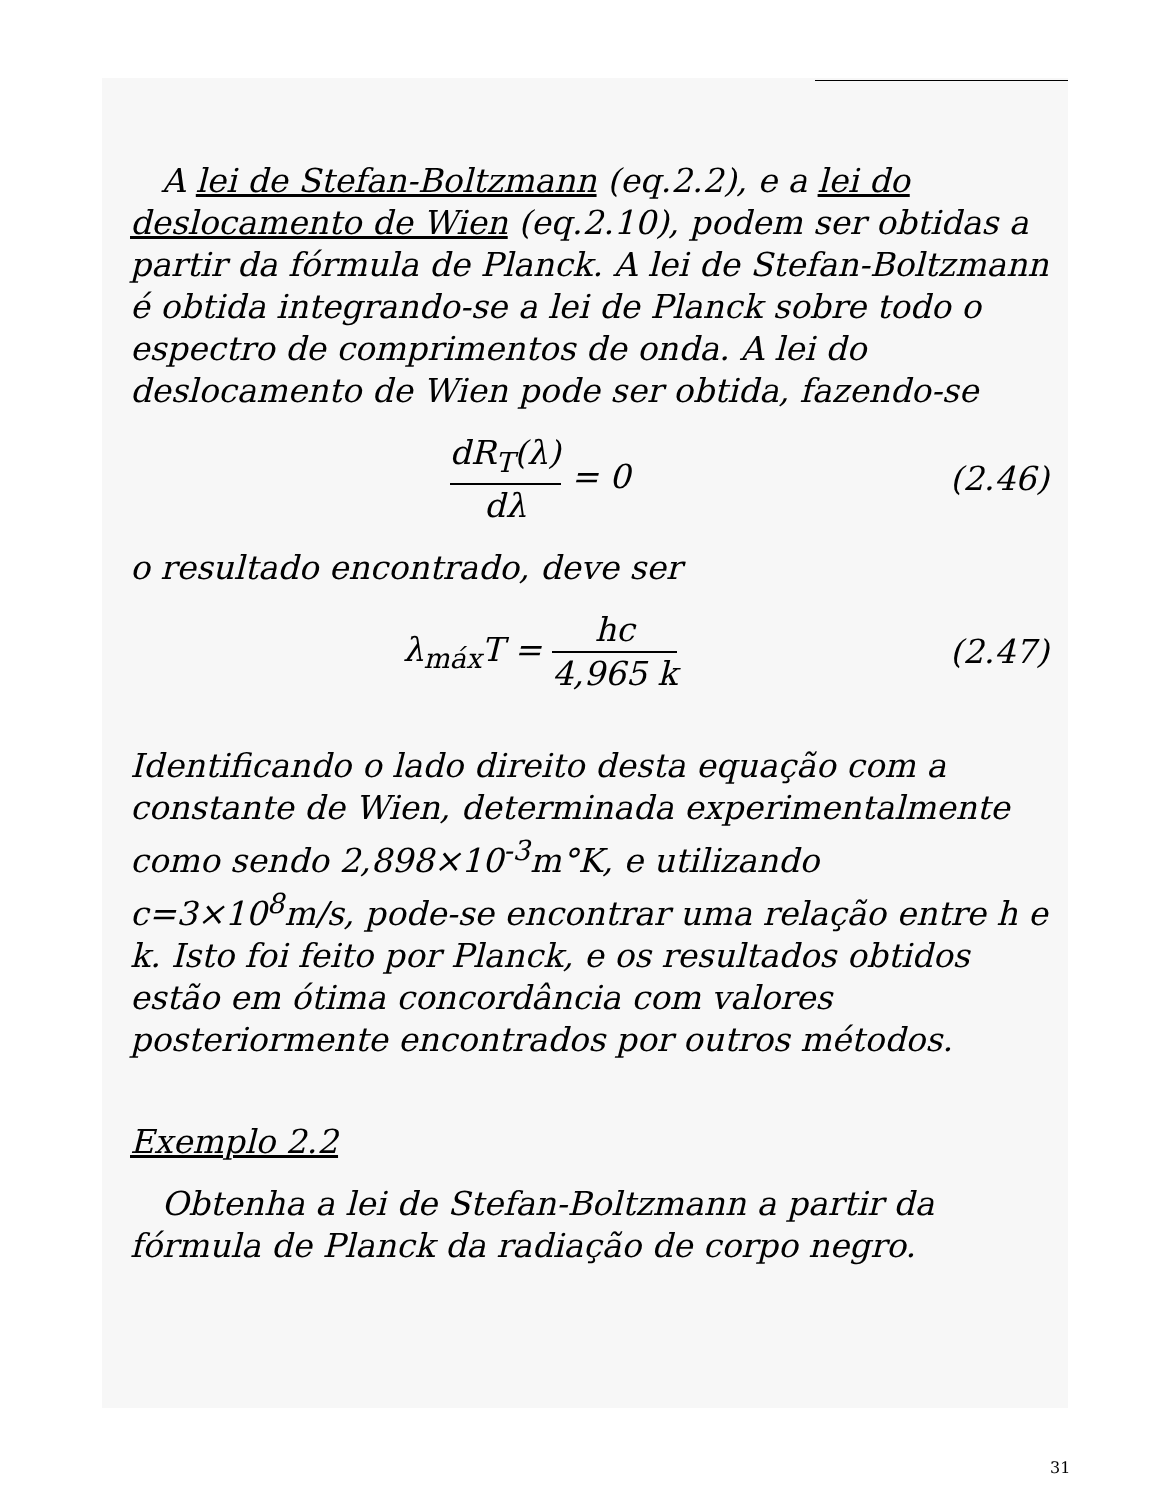A lei de Stefan-Boltzmann (eq.2.2), e a lei do deslocamento de Wien (eq.2.10), podem ser obtidas a partir da fórmula de Planck. A lei de Stefan-Boltzmann é obtida integrando-se a lei de Planck sobre todo o espectro de comprimentos de onda. A lei do deslocamento de Wien pode ser obtida, fazendo-se
dR<sub>T</sub>(λ) dλ = 0 (2.46)
o resultado encontrado, deve ser
λ<sub>máx</sub>T = hc 4,965 k (2.47)
Identificando o lado direito desta equação com a constante de Wien, determinada experimentalmente como sendo 2,898×10<sup>-3</sup>m°K, e utilizando c=3×10<sup>8</sup>m/s, pode-se encontrar uma relação entre h e k. Isto foi feito por Planck, e os resultados obtidos estão em ótima concordância com valores posteriormente encontrados por outros métodos.
Exemplo 2.2
Obtenha a lei de Stefan-Boltzmann a partir da fórmula de Planck da radiação de corpo negro.
31